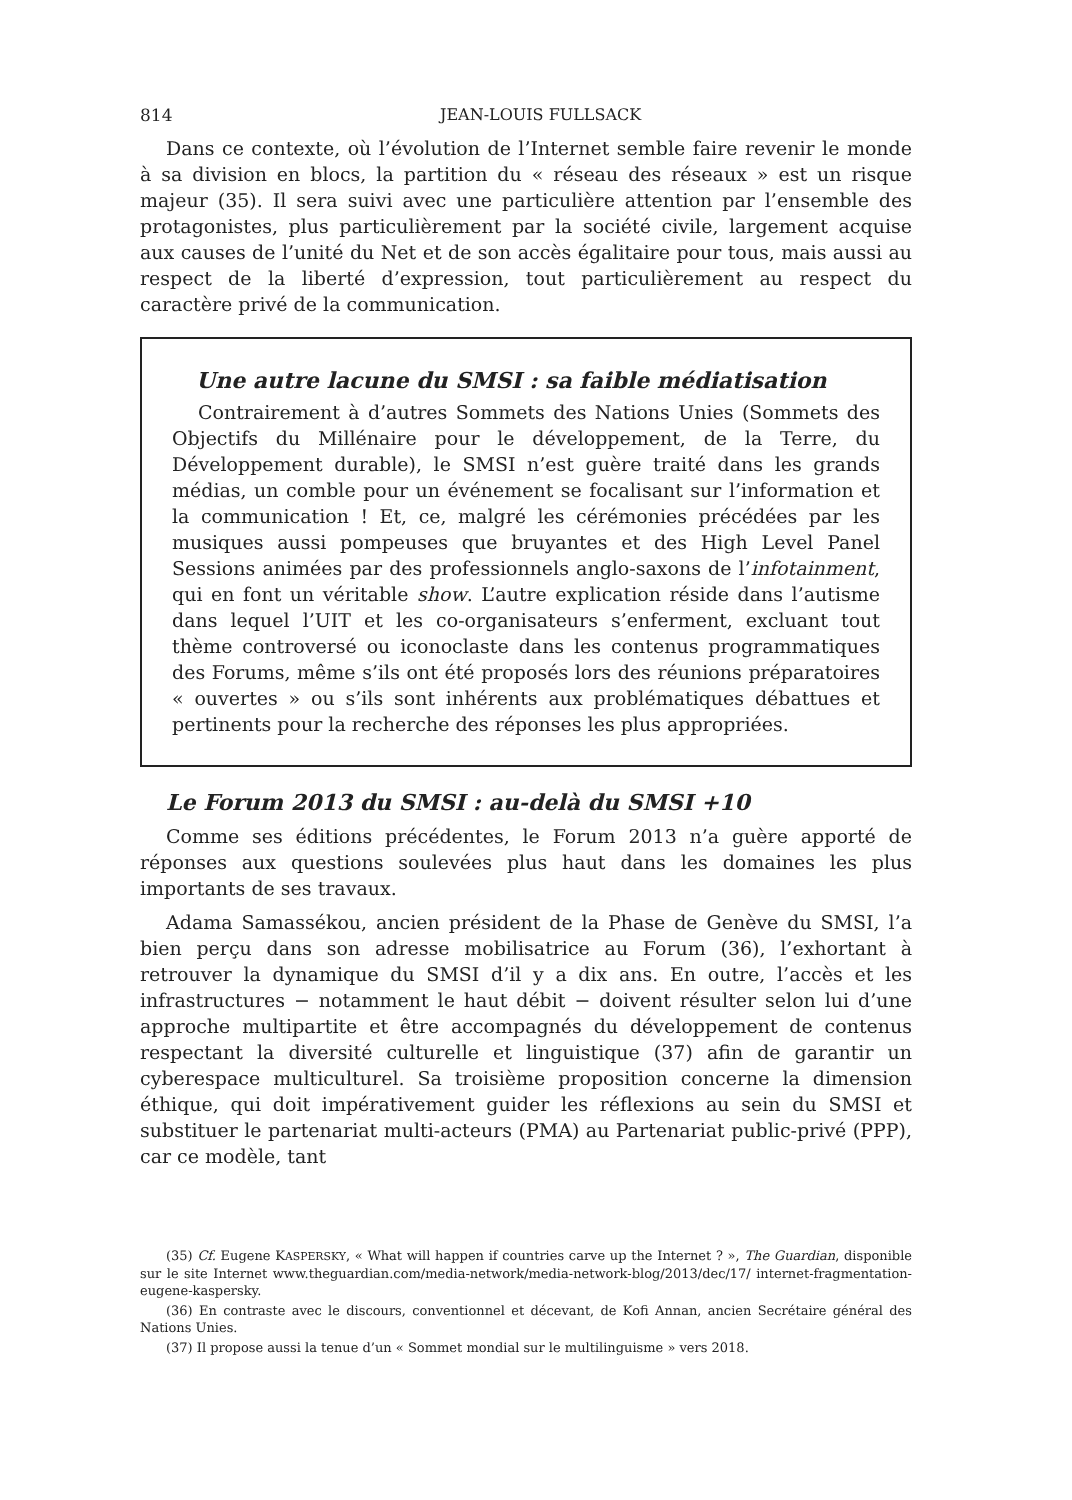814 JEAN-LOUIS FULLSACK
Dans ce contexte, où l’évolution de l’Internet semble faire revenir le monde à sa division en blocs, la partition du « réseau des réseaux » est un risque majeur (35). Il sera suivi avec une particulière attention par l’ensemble des protagonistes, plus particulièrement par la société civile, largement acquise aux causes de l’unité du Net et de son accès égalitaire pour tous, mais aussi au respect de la liberté d’expression, tout particulièrement au respect du caractère privé de la communication.
Une autre lacune du SMSI : sa faible médiatisation
Contrairement à d’autres Sommets des Nations Unies (Sommets des Objectifs du Millénaire pour le développement, de la Terre, du Développement durable), le SMSI n’est guère traité dans les grands médias, un comble pour un événement se focalisant sur l’information et la communication ! Et, ce, malgré les cérémonies précédées par les musiques aussi pompeuses que bruyantes et des High Level Panel Sessions animées par des professionnels anglo-saxons de l’infotainment, qui en font un véritable show. L’autre explication réside dans l’autisme dans lequel l’UIT et les co-organisateurs s’enferment, excluant tout thème controversé ou iconoclaste dans les contenus programmatiques des Forums, même s’ils ont été proposés lors des réunions préparatoires « ouvertes » ou s’ils sont inhérents aux problématiques débattues et pertinents pour la recherche des réponses les plus appropriées.
Le Forum 2013 du SMSI : au-delà du SMSI +10
Comme ses éditions précédentes, le Forum 2013 n’a guère apporté de réponses aux questions soulevées plus haut dans les domaines les plus importants de ses travaux.
Adama Samassékou, ancien président de la Phase de Genève du SMSI, l’a bien perçu dans son adresse mobilisatrice au Forum (36), l’exhortant à retrouver la dynamique du SMSI d’il y a dix ans. En outre, l’accès et les infrastructures − notamment le haut débit − doivent résulter selon lui d’une approche multipartite et être accompagnés du développement de contenus respectant la diversité culturelle et linguistique (37) afin de garantir un cyberespace multiculturel. Sa troisième proposition concerne la dimension éthique, qui doit impérativement guider les réflexions au sein du SMSI et substituer le partenariat multi-acteurs (PMA) au Partenariat public-privé (PPP), car ce modèle, tant
(35) Cf. Eugene KASPERSKY, « What will happen if countries carve up the Internet ? », The Guardian, disponible sur le site Internet www.theguardian.com/media-network/media-network-blog/2013/dec/17/ internet-fragmentation-eugene-kaspersky.
(36) En contraste avec le discours, conventionnel et décevant, de Kofi Annan, ancien Secrétaire général des Nations Unies.
(37) Il propose aussi la tenue d’un « Sommet mondial sur le multilinguisme » vers 2018.